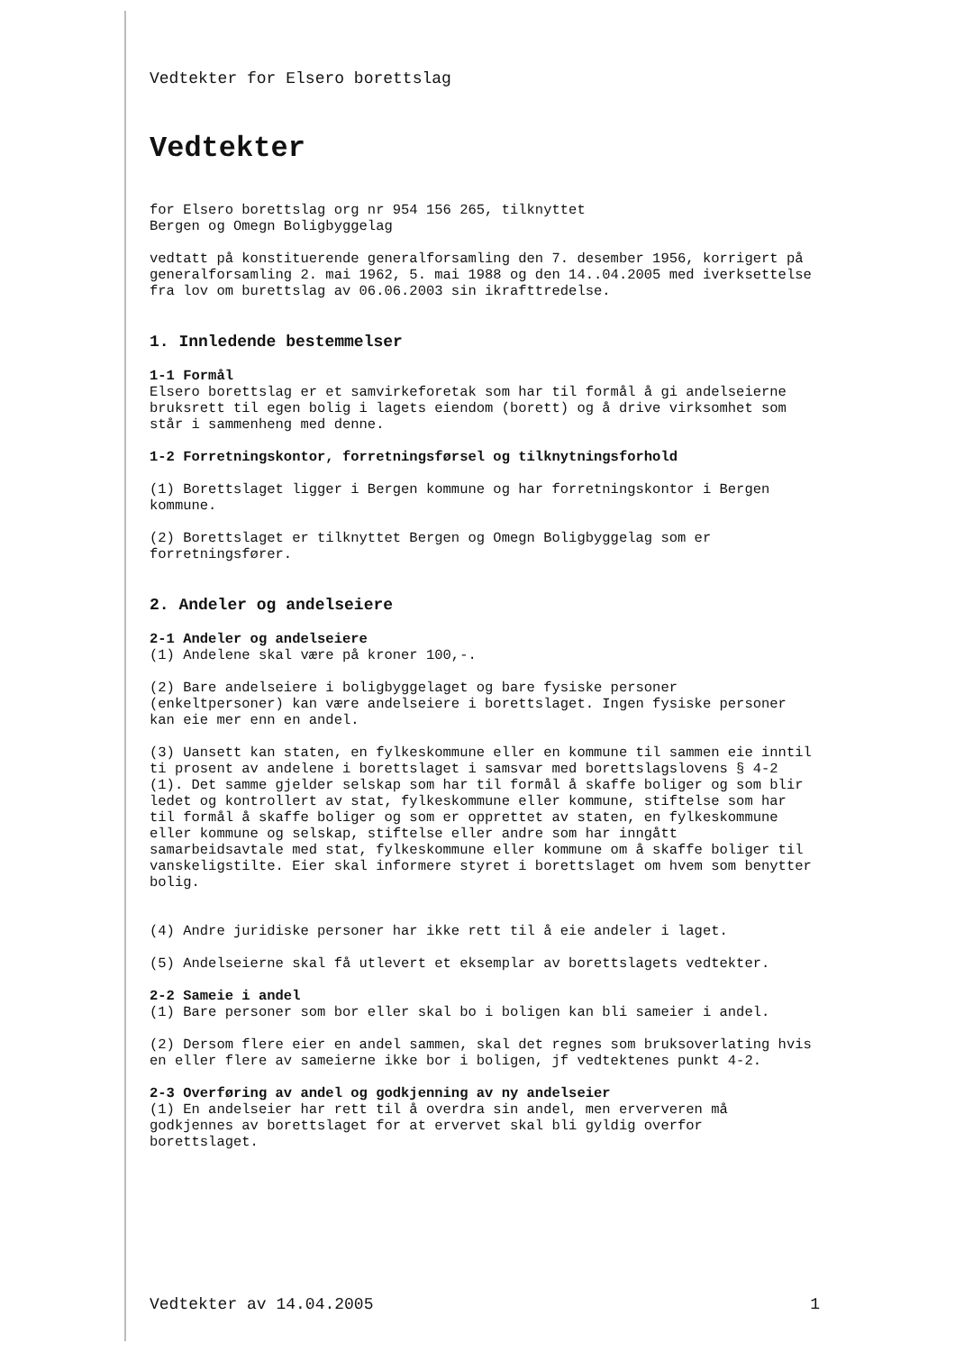Vedtekter for Elsero borettslag
Vedtekter
for Elsero borettslag org nr 954 156 265, tilknyttet
Bergen og Omegn Boligbyggelag
vedtatt på konstituerende generalforsamling den 7. desember 1956, korrigert på generalforsamling 2. mai 1962, 5. mai 1988 og den 14..04.2005 med iverksettelse fra lov om burettslag av 06.06.2003 sin ikrafttredelse.
1. Innledende bestemmelser
1-1 Formål
Elsero borettslag er et samvirkeforetak som har til formål å gi andelseierne bruksrett til egen bolig i lagets eiendom (borett) og å drive virksomhet som står i sammenheng med denne.
1-2 Forretningskontor, forretningsførsel og tilknytningsforhold
(1) Borettslaget ligger i Bergen kommune og har forretningskontor i Bergen kommune.
(2) Borettslaget er tilknyttet Bergen og Omegn Boligbyggelag som er forretningsfører.
2. Andeler og andelseiere
2-1 Andeler og andelseiere
(1) Andelene skal være på kroner 100,-.
(2) Bare andelseiere i boligbyggelaget og bare fysiske personer (enkeltpersoner) kan være andelseiere i borettslaget. Ingen fysiske personer kan eie mer enn en andel.
(3) Uansett kan staten, en fylkeskommune eller en kommune til sammen eie inntil ti prosent av andelene i borettslaget i samsvar med borettslagslovens § 4-2 (1). Det samme gjelder selskap som har til formål å skaffe boliger og som blir ledet og kontrollert av stat, fylkeskommune eller kommune, stiftelse som har til formål å skaffe boliger og som er opprettet av staten, en fylkeskommune eller kommune og selskap, stiftelse eller andre som har inngått samarbeidsavtale med stat, fylkeskommune eller kommune om å skaffe boliger til vanskeligstilte. Eier skal informere styret i borettslaget om hvem som benytter bolig.
(4) Andre juridiske personer har ikke rett til å eie andeler i laget.
(5) Andelseierne skal få utlevert et eksemplar av borettslagets vedtekter.
2-2 Sameie i andel
(1) Bare personer som bor eller skal bo i boligen kan bli sameier i andel.
(2) Dersom flere eier en andel sammen, skal det regnes som bruksoverlating hvis en eller flere av sameierne ikke bor i boligen, jf vedtektenes punkt 4-2.
2-3 Overføring av andel og godkjenning av ny andelseier
(1) En andelseier har rett til å overdra sin andel, men erververen må godkjennes av borettslaget for at ervervet skal bli gyldig overfor borettslaget.
Vedtekter av 14.04.2005 1